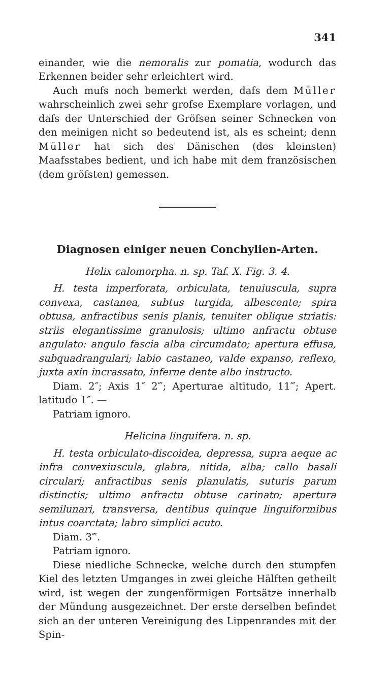341
einander, wie die nemoralis zur pomatia, wodurch das Erkennen beider sehr erleichtert wird.
Auch mufs noch bemerkt werden, dafs dem Müller wahrscheinlich zwei sehr grofse Exemplare vorlagen, und dafs der Unterschied der Gröfsen seiner Schnecken von den meinigen nicht so bedeutend ist, als es scheint; denn Müller hat sich des Dänischen (des kleinsten) Maafsstabes bedient, und ich habe mit dem französischen (dem gröfsten) gemessen.
Diagnosen einiger neuen Conchylien-Arten.
Helix calomorpha. n. sp. Taf. X. Fig. 3. 4.
H. testa imperforata, orbiculata, tenuiuscula, supra convexa, castanea, subtus turgida, albescente; spira obtusa, anfractibus senis planis, tenuiter oblique striatis: striis elegantissime granulosis; ultimo anfractu obtuse angulato: angulo fascia alba circumdato; apertura effusa, subquadrangulari; labio castaneo, valde expanso, reflexo, juxta axin incrassato, inferne dente albo instructo.
Diam. 2″; Axis 1″ 2‴; Aperturae altitudo, 11‴; Apert. latitudo 1″. —
Patriam ignoro.
Helicina linguifera. n. sp.
H. testa orbiculato-discoidea, depressa, supra aeque ac infra convexiuscula, glabra, nitida, alba; callo basali circulari; anfractibus senis planulatis, suturis parum distinctis; ultimo anfractu obtuse carinato; apertura semilunari, transversa, dentibus quinque linguiformibus intus coarctata; labro simplici acuto.
Diam. 3‴.
Patriam ignoro.
Diese niedliche Schnecke, welche durch den stumpfen Kiel des letzten Umganges in zwei gleiche Hälften getheilt wird, ist wegen der zungenförmigen Fortsätze innerhalb der Mündung ausgezeichnet. Der erste derselben befindet sich an der unteren Vereinigung des Lippenrandes mit der Spin-